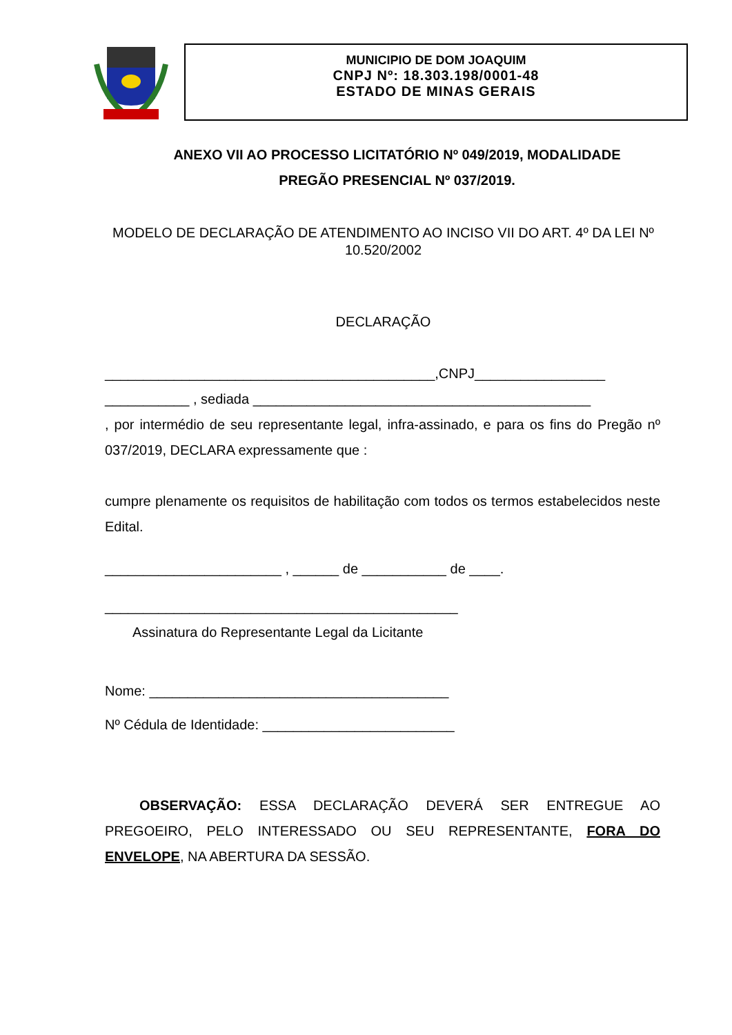MUNICIPIO DE DOM JOAQUIM
CNPJ Nº: 18.303.198/0001-48
ESTADO DE MINAS GERAIS
ANEXO VII AO PROCESSO LICITATÓRIO Nº 049/2019, MODALIDADE
PREGÃO PRESENCIAL Nº 037/2019.
MODELO DE DECLARAÇÃO DE ATENDIMENTO AO INCISO VII DO ART. 4º DA LEI Nº 10.520/2002
DECLARAÇÃO
___________________________________________,CNPJ_________________
___________ , sediada ____________________________________________
, por intermédio de seu representante legal, infra-assinado, e para os fins do Pregão nº 037/2019, DECLARA expressamente que :
cumpre plenamente os requisitos de habilitação com todos os termos estabelecidos neste Edital.
_______________________ , ______ de ___________ de ____.
______________________________________________
Assinatura do Representante Legal da Licitante
Nome: _______________________________________
Nº Cédula de Identidade: _________________________
OBSERVAÇÃO: ESSA DECLARAÇÃO DEVERÁ SER ENTREGUE AO PREGOEIRO, PELO INTERESSADO OU SEU REPRESENTANTE, FORA DO ENVELOPE, NA ABERTURA DA SESSÃO.